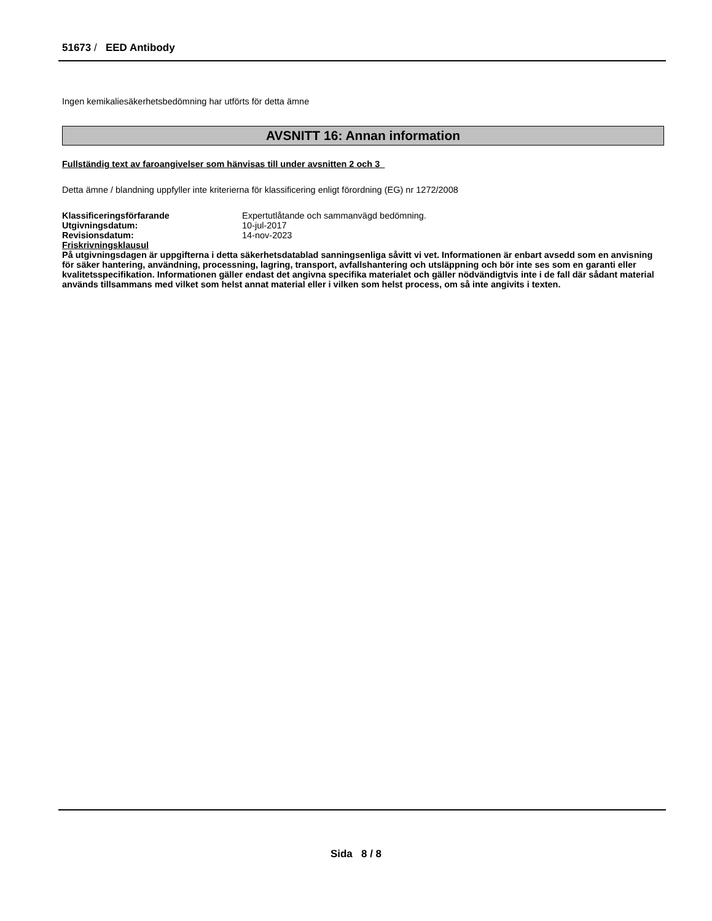51673 / EED Antibody
Ingen kemikaliesäkerhetsbedömning har utförts för detta ämne
AVSNITT 16: Annan information
Fullständig text av faroangivelser som hänvisas till under avsnitten 2 och 3
Detta ämne / blandning uppfyller inte kriterierna för klassificering enligt förordning (EG) nr 1272/2008
| Klassificeringsförfarande | Expertutlåtande och sammanvägd bedömning. |
| Utgivningsdatum: | 10-jul-2017 |
| Revisionsdatum: | 14-nov-2023 |
Friskrivningsklausul
På utgivningsdagen är uppgifterna i detta säkerhetsdatablad sanningsenliga såvitt vi vet. Informationen är enbart avsedd som en anvisning för säker hantering, användning, processning, lagring, transport, avfallshantering och utsläppning och bör inte ses som en garanti eller kvalitetsspecifikation. Informationen gäller endast det angivna specifika materialet och gäller nödvändigtvis inte i de fall där sådant material används tillsammans med vilket som helst annat material eller i vilken som helst process, om så inte angivits i texten.
Sida 8 / 8